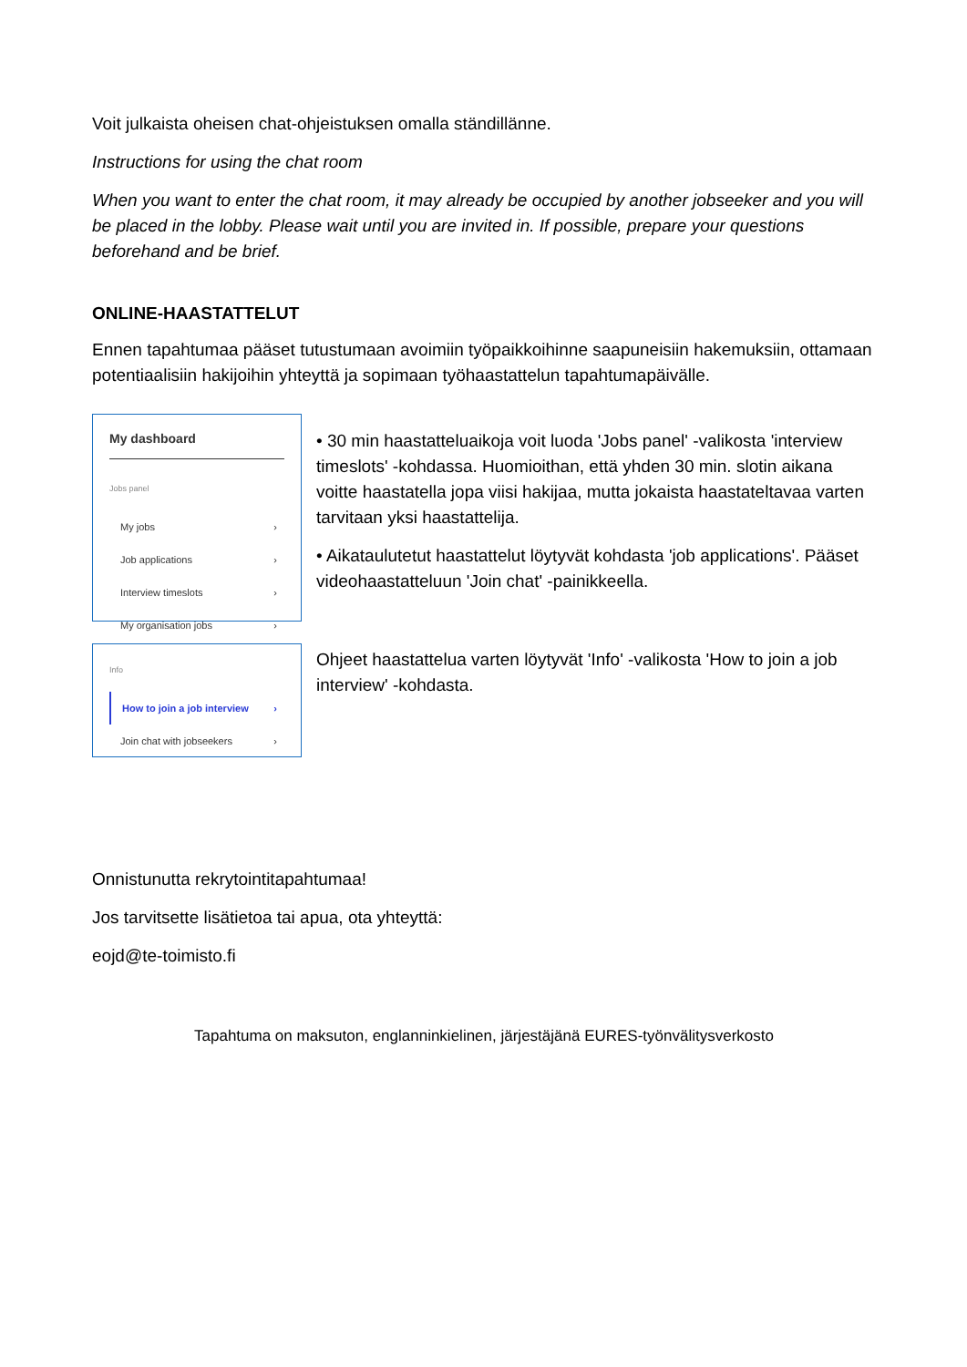Voit julkaista oheisen chat-ohjeistuksen omalla ständillänne.
Instructions for using the chat room
When you want to enter the chat room, it may already be occupied by another jobseeker and you will be placed in the lobby. Please wait until you are invited in. If possible, prepare your questions beforehand and be brief.
ONLINE-HAASTATTELUT
Ennen tapahtumaa pääset tutustumaan avoimiin työpaikkoihinne saapuneisiin hakemuksiin, ottamaan potentiaalisiin hakijoihin yhteyttä ja sopimaan työhaastattelun tapahtumapäivälle.
My dashboard
Jobs panel
My jobs ›
Job applications ›
Interview timeslots ›
My organisation jobs ›
• 30 min haastatteluaikoja voit luoda 'Jobs panel' -valikosta 'interview timeslots' -kohdassa. Huomioithan, että yhden 30 min. slotin aikana voitte haastatella jopa viisi hakijaa, mutta jokaista haastateltavaa varten tarvitaan yksi haastattelija.
• Aikataulutetut haastattelut löytyvät kohdasta 'job applications'. Pääset videohaastatteluun 'Join chat' -painikkeella.
Info
How to join a job interview ›
Join chat with jobseekers ›
Ohjeet haastattelua varten löytyvät 'Info' -valikosta 'How to join a job interview' -kohdasta.
Onnistunutta rekrytointitapahtumaa!
Jos tarvitsette lisätietoa tai apua, ota yhteyttä:
eojd@te-toimisto.fi
Tapahtuma on maksuton, englanninkielinen, järjestäjänä EURES-työnvälitysverkosto